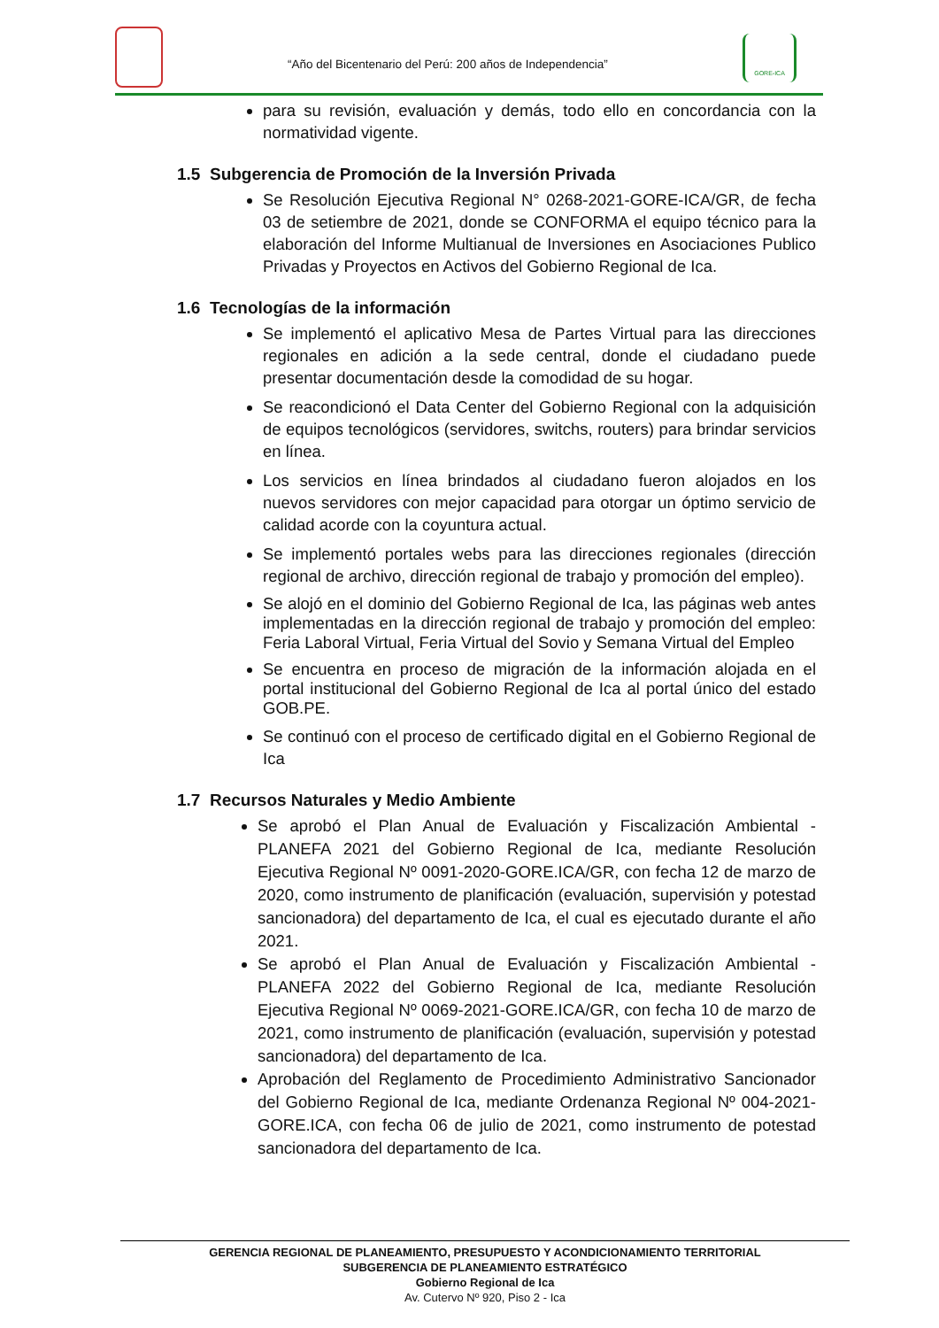“Año del Bicentenario del Perú: 200 años de Independencia”
GORE-ICA
para su revisión, evaluación y demás, todo ello en concordancia con la normatividad vigente.
1.5 Subgerencia de Promoción de la Inversión Privada
Se Resolución Ejecutiva Regional N° 0268-2021-GORE-ICA/GR, de fecha 03 de setiembre de 2021, donde se CONFORMA el equipo técnico para la elaboración del Informe Multianual de Inversiones en Asociaciones Publico Privadas y Proyectos en Activos del Gobierno Regional de Ica.
1.6 Tecnologías de la información
Se implementó el aplicativo Mesa de Partes Virtual para las direcciones regionales en adición a la sede central, donde el ciudadano puede presentar documentación desde la comodidad de su hogar.
Se reacondicionó el Data Center del Gobierno Regional con la adquisición de equipos tecnológicos (servidores, switchs, routers) para brindar servicios en línea.
Los servicios en línea brindados al ciudadano fueron alojados en los nuevos servidores con mejor capacidad para otorgar un óptimo servicio de calidad acorde con la coyuntura actual.
Se implementó portales webs para las direcciones regionales (dirección regional de archivo, dirección regional de trabajo y promoción del empleo).
Se alojó en el dominio del Gobierno Regional de Ica, las páginas web antes implementadas en la dirección regional de trabajo y promoción del empleo: Feria Laboral Virtual, Feria Virtual del Sovio y Semana Virtual del Empleo
Se encuentra en proceso de migración de la información alojada en el portal institucional del Gobierno Regional de Ica al portal único del estado GOB.PE.
Se continuó con el proceso de certificado digital en el Gobierno Regional de Ica
1.7 Recursos Naturales y Medio Ambiente
Se aprobó el Plan Anual de Evaluación y Fiscalización Ambiental - PLANEFA 2021 del Gobierno Regional de Ica, mediante Resolución Ejecutiva Regional Nº 0091-2020-GORE.ICA/GR, con fecha 12 de marzo de 2020, como instrumento de planificación (evaluación, supervisión y potestad sancionadora) del departamento de Ica, el cual es ejecutado durante el año 2021.
Se aprobó el Plan Anual de Evaluación y Fiscalización Ambiental - PLANEFA 2022 del Gobierno Regional de Ica, mediante Resolución Ejecutiva Regional Nº 0069-2021-GORE.ICA/GR, con fecha 10 de marzo de 2021, como instrumento de planificación (evaluación, supervisión y potestad sancionadora) del departamento de Ica.
Aprobación del Reglamento de Procedimiento Administrativo Sancionador del Gobierno Regional de Ica, mediante Ordenanza Regional Nº 004-2021-GORE.ICA, con fecha 06 de julio de 2021, como instrumento de potestad sancionadora del departamento de Ica.
GERENCIA REGIONAL DE PLANEAMIENTO, PRESUPUESTO Y ACONDICIONAMIENTO TERRITORIAL
SUBGERENCIA DE PLANEAMIENTO ESTRATÉGICO
Gobierno Regional de Ica
Av. Cutervo Nº 920, Piso 2 - Ica